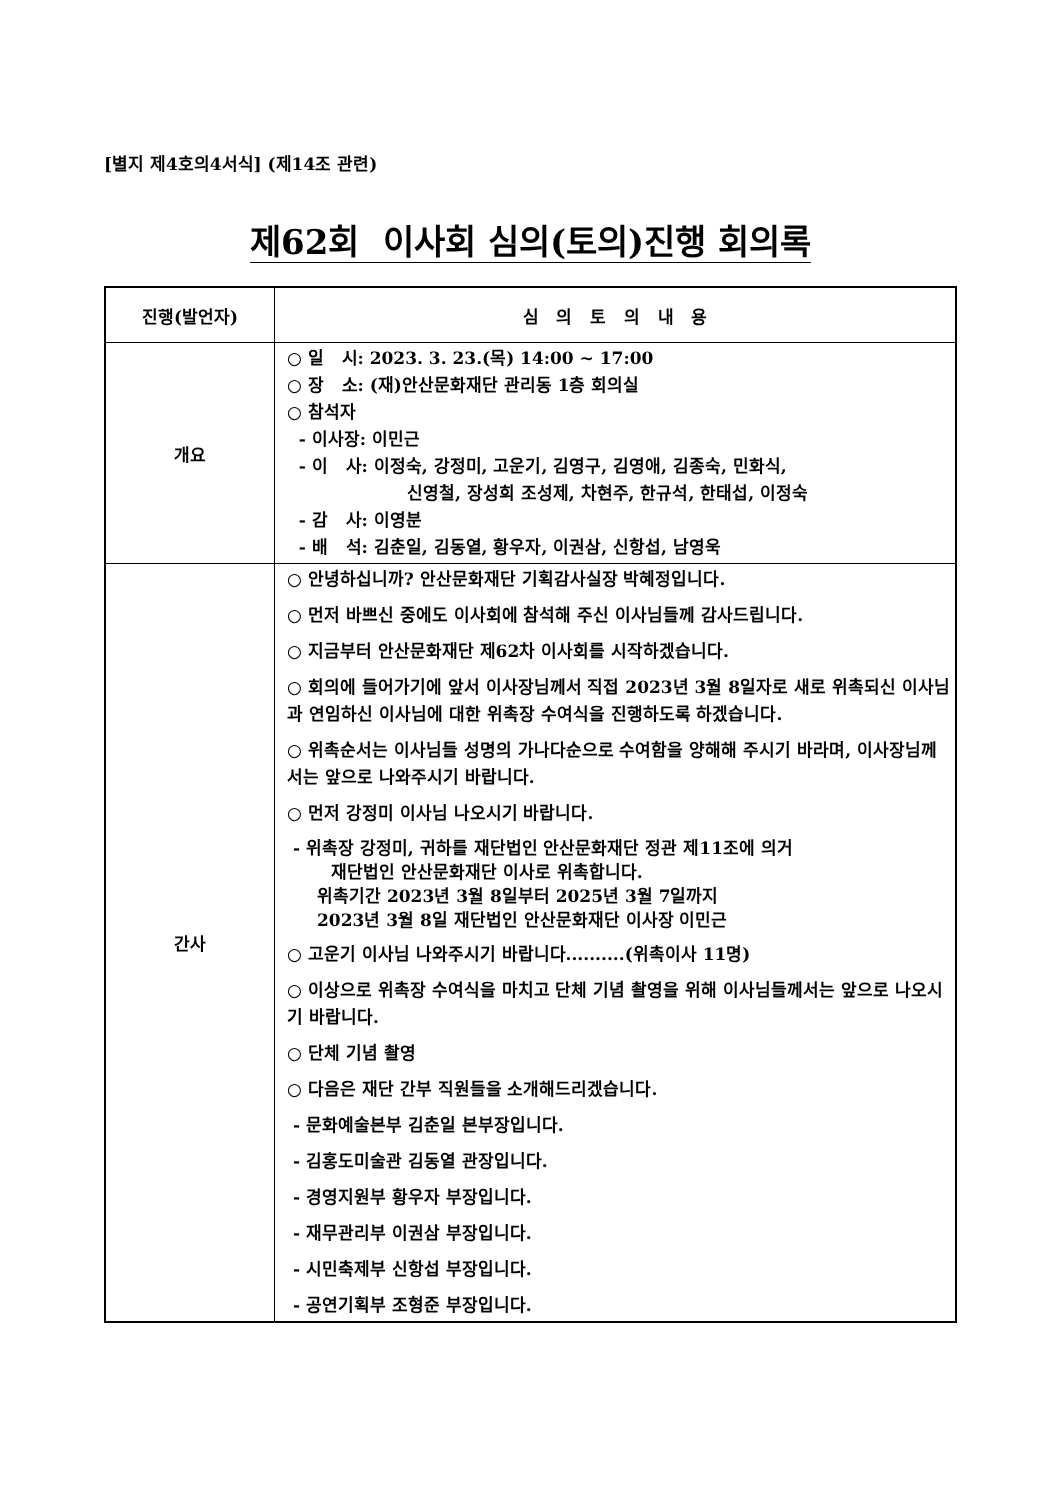[별지 제4호의4서식] (제14조 관련)
제62회 이사회 심의(토의)진행 회의록
| 진행(발언자) | 심 의 토 의 내 용 |
| --- | --- |
| 개요 | ○ 일 시: 2023. 3. 23.(목) 14:00 ~ 17:00 ○ 장 소: (재)안산문화재단 관리동 1층 회의실 ○ 참석자 - 이사장: 이민근 - 이 사: 이정숙, 강정미, 고운기, 김영구, 김영애, 김종숙, 민화식, 신영철, 장성희 조성제, 차현주, 한규석, 한태섭, 이정숙 - 감 사: 이영분 - 배 석: 김춘일, 김동열, 황우자, 이권삼, 신항섭, 남영욱 |
| 간사 | ○ 안녕하십니까? 안산문화재단 기획감사실장 박혜정입니다. ○ 먼저 바쁘신 중에도 이사회에 참석해 주신 이사님들께 감사드립니다. ○ 지금부터 안산문화재단 제62차 이사회를 시작하겠습니다. ○ 회의에 들어가기에 앞서 이사장님께서 직접 2023년 3월 8일자로 새로 위촉되신 이사님과 연임하신 이사님에 대한 위촉장 수여식을 진행하도록 하겠습니다. ○ 위촉순서는 이사님들 성명의 가나다순으로 수여함을 양해해 주시기 바라며, 이사장님께서는 앞으로 나와주시기 바랍니다. ○ 먼저 강정미 이사님 나오시기 바랍니다. - 위촉장 강정미, 귀하를 재단법인 안산문화재단 정관 제11조에 의거 재단법인 안산문화재단 이사로 위촉합니다. 위촉기간 2023년 3월 8일부터 2025년 3월 7일까지 2023년 3월 8일 재단법인 안산문화재단 이사장 이민근 ○ 고운기 이사님 나와주시기 바랍니다..........(위촉이사 11명) ○ 이상으로 위촉장 수여식을 마치고 단체 기념 촬영을 위해 이사님들께서는 앞으로 나오시기 바랍니다. ○ 단체 기념 촬영 ○ 다음은 재단 간부 직원들을 소개해드리겠습니다. - 문화예술본부 김춘일 본부장입니다. - 김홍도미술관 김동열 관장입니다. - 경영지원부 황우자 부장입니다. - 재무관리부 이권삼 부장입니다. - 시민축제부 신항섭 부장입니다. - 공연기획부 조형준 부장입니다. |